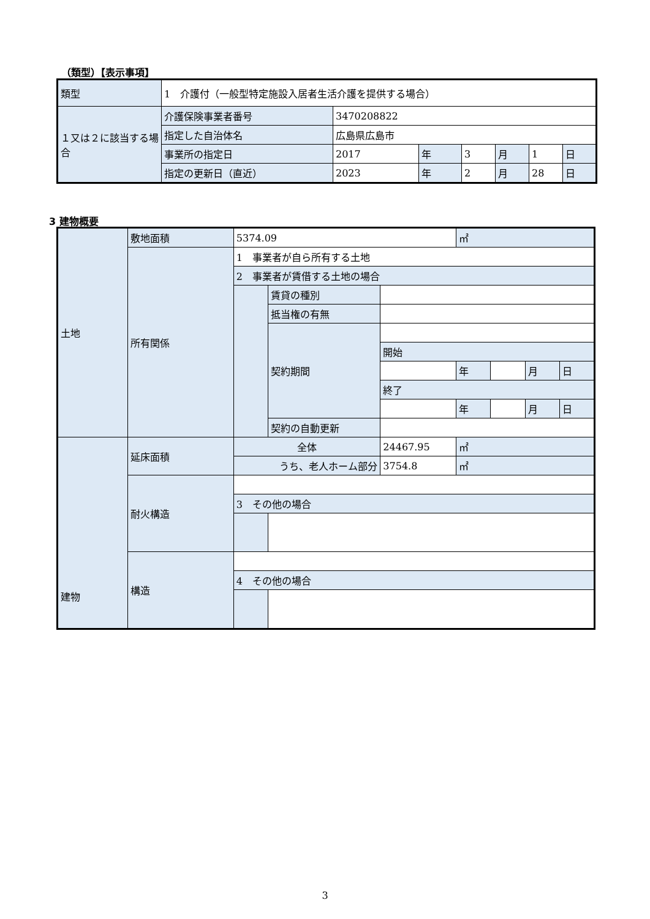（類型）【表示事項】
| 類型 | 1 介護付（一般型特定施設入居者生活介護を提供する場合） | | | | | | |
| １又は２に該当する場合 | 介護保険事業者番号 | 3470208822 | | | | | |
| | 指定した自治体名 | 広島県広島市 | | | | | |
| | 事業所の指定日 | 2017 | 年 | 3 | 月 | 1 | 日 |
| | 指定の更新日（直近） | 2023 | 年 | 2 | 月 | 28 | 日 |
3 建物概要
| 土地 | 敷地面積 | 5374.09 | | | ㎡ | | | |
| | 所有関係 | 1 事業者が自ら所有する土地 | | | | | | |
| | | 2 事業者が賃借する土地の場合 | | | | | | |
| | | | 賃貸の種別 | | | | | |
| | | | 抵当権の有無 | | | | | |
| | | | 契約期間 | | | | | |
| | | | | 開始 | | | | |
| | | | | | 年 | | 月 | 日 |
| | | | | 終了 | | | | |
| | | | | | 年 | | 月 | 日 |
| | | | 契約の自動更新 | | | | | |
| 建物 | 延床面積 | 全体 | | 24467.95 | ㎡ | | | |
| | | うち、老人ホーム部分 | | 3754.8 | ㎡ | | | |
| | 耐火構造 | | | | | | | |
| | | 3 その他の場合 | | | | | | |
| | 構造 | | | | | | | |
| | | 4 その他の場合 | | | | | | |
3